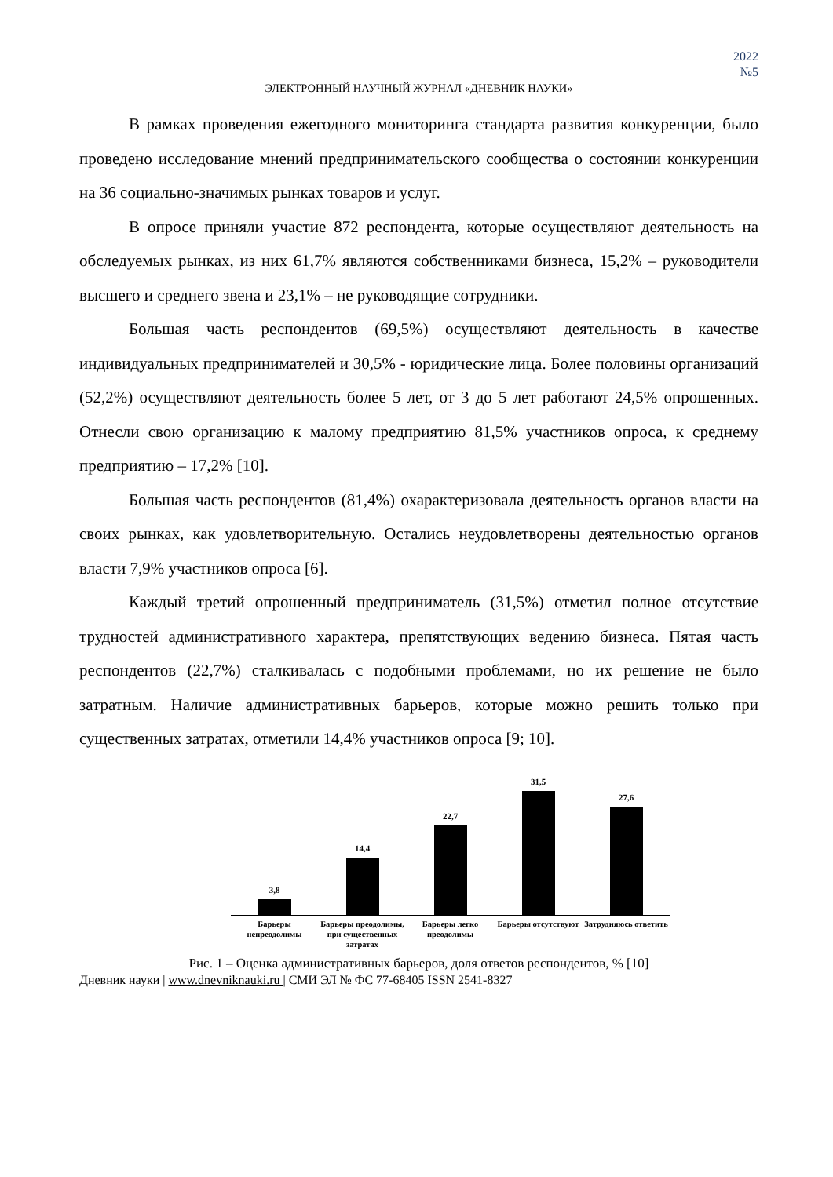2022
№5
ЭЛЕКТРОННЫЙ НАУЧНЫЙ ЖУРНАЛ «ДНЕВНИК НАУКИ»
В рамках проведения ежегодного мониторинга стандарта развития конкуренции, было проведено исследование мнений предпринимательского сообщества о состоянии конкуренции на 36 социально-значимых рынках товаров и услуг.
В опросе приняли участие 872 респондента, которые осуществляют деятельность на обследуемых рынках, из них 61,7% являются собственниками бизнеса, 15,2% – руководители высшего и среднего звена и 23,1% – не руководящие сотрудники.
Большая часть респондентов (69,5%) осуществляют деятельность в качестве индивидуальных предпринимателей и 30,5% - юридические лица. Более половины организаций (52,2%) осуществляют деятельность более 5 лет, от 3 до 5 лет работают 24,5% опрошенных. Отнесли свою организацию к малому предприятию 81,5% участников опроса, к среднему предприятию – 17,2% [10].
Большая часть респондентов (81,4%) охарактеризовала деятельность органов власти на своих рынках, как удовлетворительную. Остались неудовлетворены деятельностью органов власти 7,9% участников опроса [6].
Каждый третий опрошенный предприниматель (31,5%) отметил полное отсутствие трудностей административного характера, препятствующих ведению бизнеса. Пятая часть респондентов (22,7%) сталкивалась с подобными проблемами, но их решение не было затратным. Наличие административных барьеров, которые можно решить только при существенных затратах, отметили 14,4% участников опроса [9; 10].
3,8
14,4
22,7
31,5
27,6
Барьеры непреодолимы Барьеры преодолимы, при существенных затратах
Барьеры легко преодолимы Барьеры отсутствуют Затрудняюсь ответить
Рис. 1 – Оценка административных барьеров, доля ответов респондентов, % [10]
Дневник науки | www.dnevniknauki.ru | СМИ ЭЛ № ФС 77-68405 ISSN 2541-8327